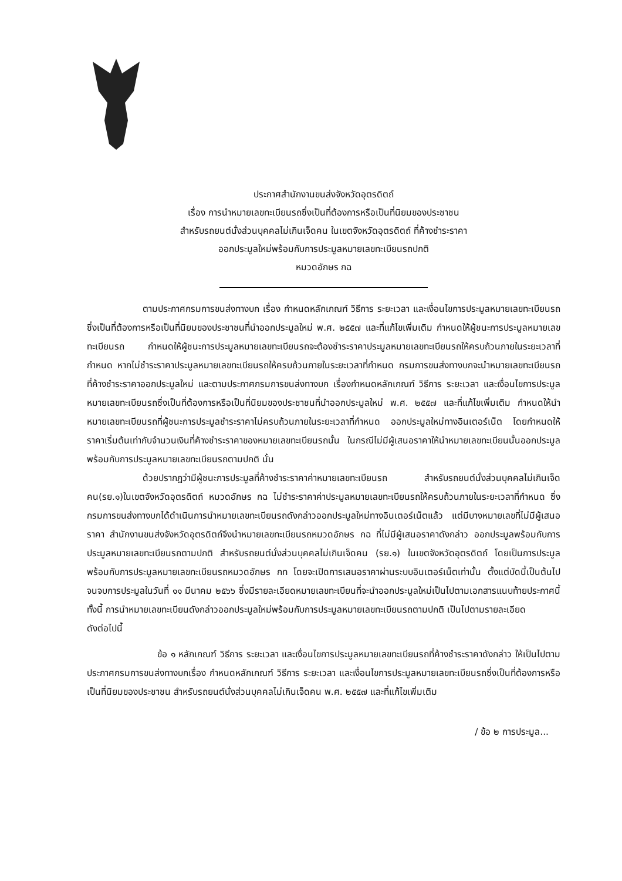ประกาศสำนักงานขนส่งจังหวัดอุตรดิตถ์
เรื่อง การนำหมายเลขทะเบียนรถซึ่งเป็นที่ต้องการหรือเป็นที่นิยมของประชาชน
สำหรับรถยนต์นั่งส่วนบุคคลไม่เกินเจ็ดคน ในเขตจังหวัดอุตรดิตถ์ ที่ค้างชำระราคา
ออกประมูลใหม่พร้อมกับการประมูลหมายเลขทะเบียนรถปกติ
หมวดอักษร กฉ
ตามประกาศกรมการขนส่งทางบก เรื่อง กำหนดหลักเกณฑ์ วิธีการ ระยะเวลา และเงื่อนไขการประมูลหมายเลขทะเบียนรถซึ่งเป็นที่ต้องการหรือเป็นที่นิยมของประชาชนที่นำออกประมูลใหม่ พ.ศ. ๒๕๕๗ และที่แก้ไขเพิ่มเติม กำหนดให้ผู้ชนะการประมูลหมายเลขทะเบียนรถ กำหนดให้ผู้ชนะการประมูลหมายเลขทะเบียนรถจะต้องชำระราคาประมูลหมายเลขทะเบียนรถให้ครบถ้วนภายในระยะเวลาที่กำหนด หากไม่ชำระราคาประมูลหมายเลขทะเบียนรถให้ครบถ้วนภายในระยะเวลาที่กำหนด กรมการขนส่งทางบกจะนำหมายเลขทะเบียนรถที่ค้างชำระราคาออกประมูลใหม่ และตามประกาศกรมการขนส่งทางบก เรื่องกำหนดหลักเกณฑ์ วิธีการ ระยะเวลา และเงื่อนไขการประมูลหมายเลขทะเบียนรถซึ่งเป็นที่ต้องการหรือเป็นที่นิยมของประชาชนที่นำออกประมูลใหม่ พ.ศ. ๒๕๕๗ และที่แก้ไขเพิ่มเติม กำหนดให้นำหมายเลขทะเบียนรถที่ผู้ชนะการประมูลชำระราคาไม่ครบถ้วนภายในระยะเวลาที่กำหนด ออกประมูลใหม่ทางอินเตอร์เน็ต โดยกำหนดให้ราคาเริ่มต้นเท่ากับจำนวนเงินที่ค้างชำระราคาของหมายเลขทะเบียนรถนั้น ในกรณีไม่มีผู้เสนอราคาให้นำหมายเลขทะเบียนนั้นออกประมูลพร้อมกับการประมูลหมายเลขทะเบียนรถตามปกติ นั้น
ด้วยปรากฏว่ามีผู้ชนะการประมูลที่ค้างชำระราคาค่าหมายเลขทะเบียนรถ สำหรับรถยนต์นั่งส่วนบุคคลไม่เกินเจ็ดคน(รย.๑)ในเขตจังหวัดอุตรดิตถ์ หมวดอักษร กฉ ไม่ชำระราคาค่าประมูลหมายเลขทะเบียนรถให้ครบถ้วนภายในระยะเวลาที่กำหนด ซึ่งกรมการขนส่งทางบกได้ดำเนินการนำหมายเลขทะเบียนรถดังกล่าวออกประมูลใหม่ทางอินเตอร์เน็ตแล้ว แต่มีบางหมายเลขที่ไม่มีผู้เสนอราคา สำนักงานขนส่งจังหวัดอุตรดิตถ์จึงนำหมายเลขทะเบียนรถหมวดอักษร กฉ ที่ไม่มีผู้เสนอราคาดังกล่าว ออกประมูลพร้อมกับการประมูลหมายเลขทะเบียนรถตามปกติ สำหรับรถยนต์นั่งส่วนบุคคลไม่เกินเจ็ดคน (รย.๑) ในเขตจังหวัดอุตรดิตถ์ โดยเป็นการประมูลพร้อมกับการประมูลหมายเลขทะเบียนรถหมวดอักษร กท โดยจะเปิดการเสนอราคาผ่านระบบอินเตอร์เน็ตเท่านั้น ตั้งแต่บัดนี้เป็นต้นไป จนจบการประมูลในวันที่ ๑๑ มีนาคม ๒๕๖๖ ซึ่งมีรายละเอียดหมายเลขทะเบียนที่จะนำออกประมูลใหม่เป็นไปตามเอกสารแนบท้ายประกาศนี้ ทั้งนี้ การนำหมายเลขทะเบียนดังกล่าวออกประมูลใหม่พร้อมกับการประมูลหมายเลขทะเบียนรถตามปกติ เป็นไปตามรายละเอียด
ดังต่อไปนี้
ข้อ ๑ หลักเกณฑ์ วิธีการ ระยะเวลา และเงื่อนไขการประมูลหมายเลขทะเบียนรถที่ค้างชำระราคาดังกล่าว ให้เป็นไปตามประกาศกรมการขนส่งทางบกเรื่อง กำหนดหลักเกณฑ์ วิธีการ ระยะเวลา และเงื่อนไขการประมูลหมายเลขทะเบียนรถซึ่งเป็นที่ต้องการหรือเป็นที่นิยมของประชาชน สำหรับรถยนต์นั่งส่วนบุคคลไม่เกินเจ็ดคน พ.ศ. ๒๕๕๗ และที่แก้ไขเพิ่มเติม
/ ข้อ ๒ การประมูล...